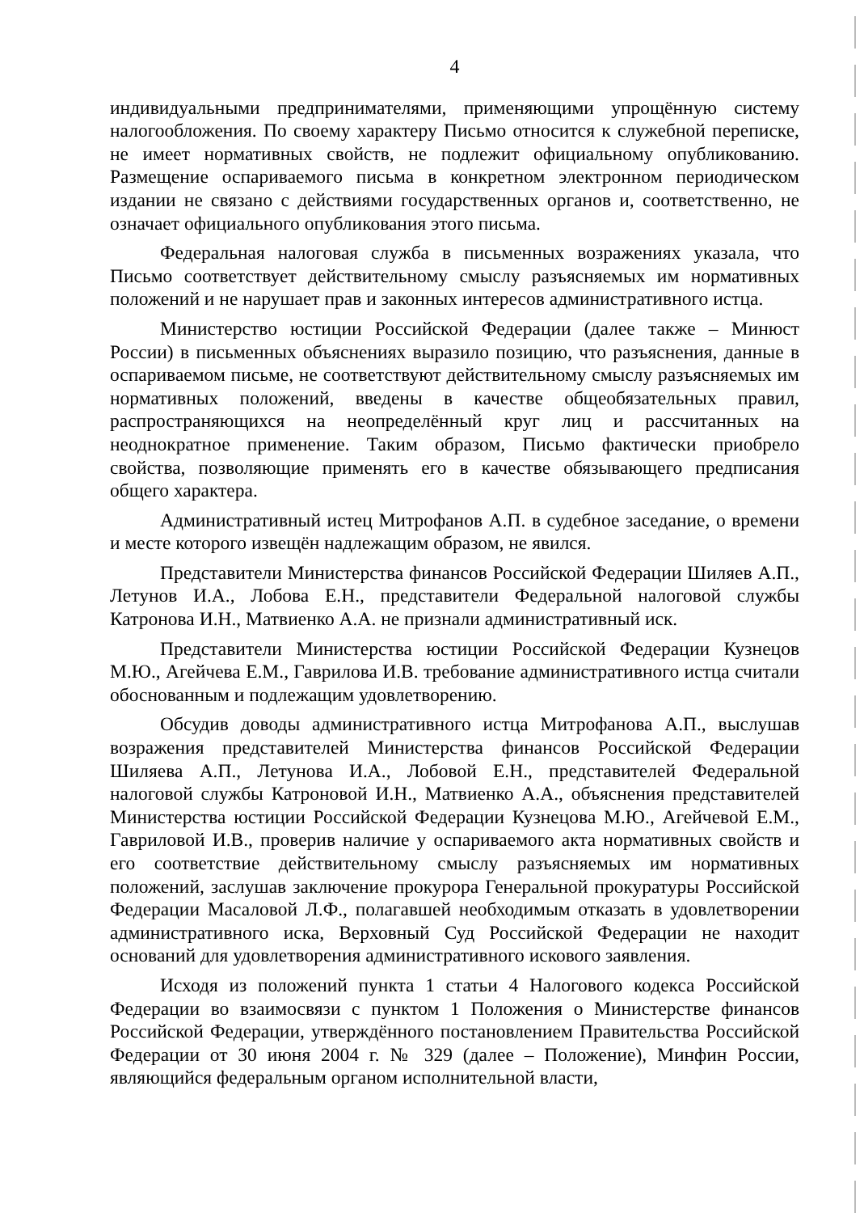4
индивидуальными предпринимателями, применяющими упрощённую систему налогообложения. По своему характеру Письмо относится к служебной переписке, не имеет нормативных свойств, не подлежит официальному опубликованию. Размещение оспариваемого письма в конкретном электронном периодическом издании не связано с действиями государственных органов и, соответственно, не означает официального опубликования этого письма.
Федеральная налоговая служба в письменных возражениях указала, что Письмо соответствует действительному смыслу разъясняемых им нормативных положений и не нарушает прав и законных интересов административного истца.
Министерство юстиции Российской Федерации (далее также – Минюст России) в письменных объяснениях выразило позицию, что разъяснения, данные в оспариваемом письме, не соответствуют действительному смыслу разъясняемых им нормативных положений, введены в качестве общеобязательных правил, распространяющихся на неопределённый круг лиц и рассчитанных на неоднократное применение. Таким образом, Письмо фактически приобрело свойства, позволяющие применять его в качестве обязывающего предписания общего характера.
Административный истец Митрофанов А.П. в судебное заседание, о времени и месте которого извещён надлежащим образом, не явился.
Представители Министерства финансов Российской Федерации Шиляев А.П., Летунов И.А., Лобова Е.Н., представители Федеральной налоговой службы Катронова И.Н., Матвиенко А.А. не признали административный иск.
Представители Министерства юстиции Российской Федерации Кузнецов М.Ю., Агейчева Е.М., Гаврилова И.В. требование административного истца считали обоснованным и подлежащим удовлетворению.
Обсудив доводы административного истца Митрофанова А.П., выслушав возражения представителей Министерства финансов Российской Федерации Шиляева А.П., Летунова И.А., Лобовой Е.Н., представителей Федеральной налоговой службы Катроновой И.Н., Матвиенко А.А., объяснения представителей Министерства юстиции Российской Федерации Кузнецова М.Ю., Агейчевой Е.М., Гавриловой И.В., проверив наличие у оспариваемого акта нормативных свойств и его соответствие действительному смыслу разъясняемых им нормативных положений, заслушав заключение прокурора Генеральной прокуратуры Российской Федерации Масаловой Л.Ф., полагавшей необходимым отказать в удовлетворении административного иска, Верховный Суд Российской Федерации не находит оснований для удовлетворения административного искового заявления.
Исходя из положений пункта 1 статьи 4 Налогового кодекса Российской Федерации во взаимосвязи с пунктом 1 Положения о Министерстве финансов Российской Федерации, утверждённого постановлением Правительства Российской Федерации от 30 июня 2004 г. № 329 (далее – Положение), Минфин России, являющийся федеральным органом исполнительной власти,